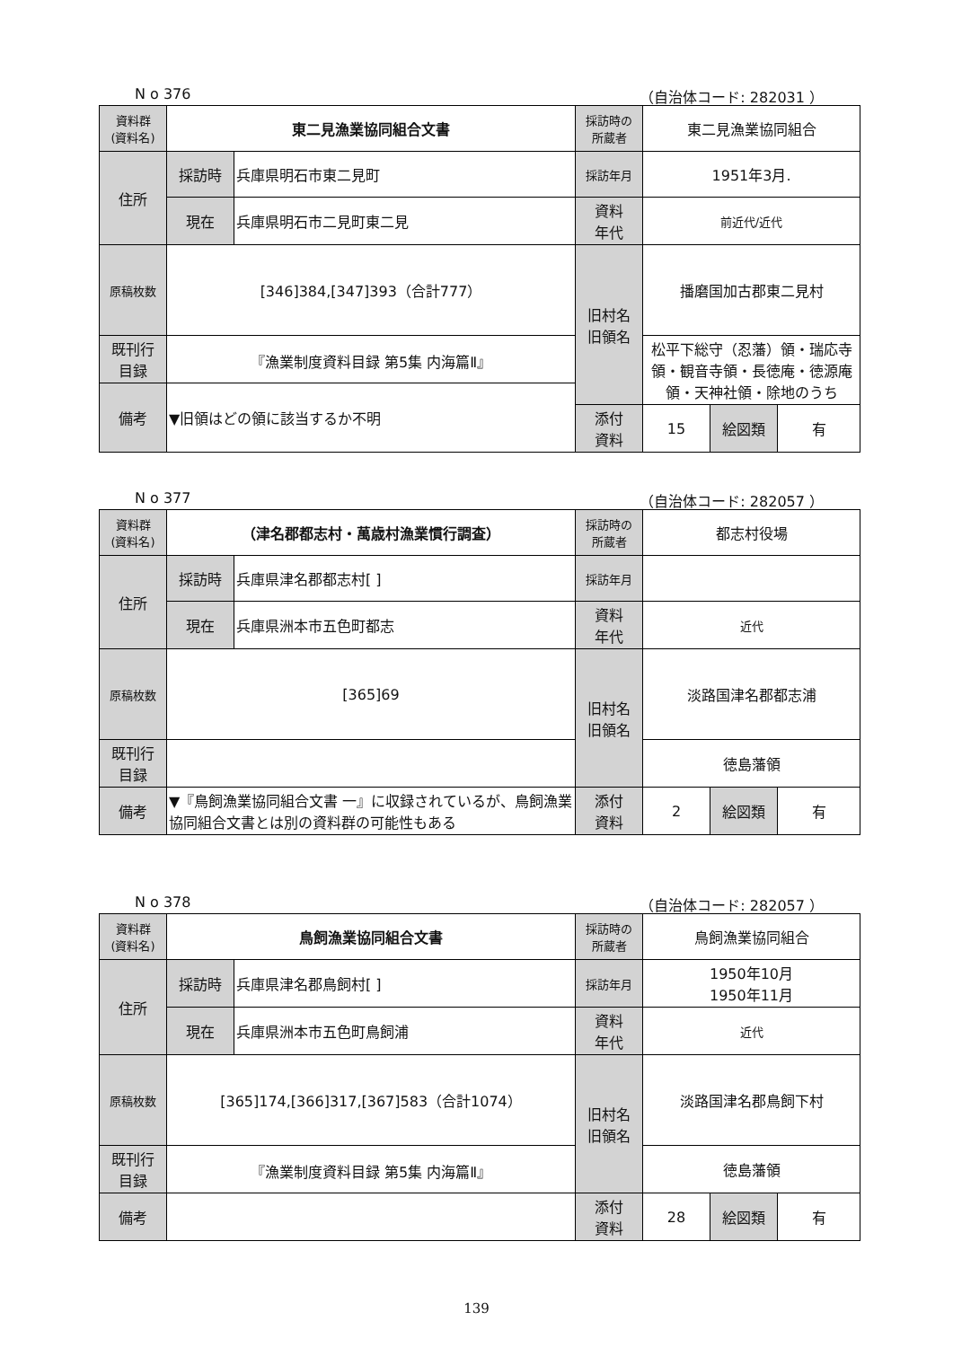N o 376 （自治体コード: 282031 ）
| 資料群 (資料名) | 東二見漁業協同組合文書 | | 採訪時の 所蔵者 | 東二見漁業協同組合 | | |
| 住所 | 採訪時 | 兵庫県明石市東二見町 | 採訪年月 | 1951年3月. | | |
| | 現在 | 兵庫県明石市二見町東二見 | 資料 年代 | 前近代/近代 | | |
| 原稿枚数 | [346]384,[347]393（合計777） | | 旧村名 旧領名 | 播磨国加古郡東二見村 | | |
| 既刊行 目録 | 『漁業制度資料目録 第5集 内海篇Ⅱ』 | | | 松平下総守（忍藩）領・瑞応寺領・観音寺領・長徳庵・徳源庵領・天神社領・除地のうち | | |
| 備考 | ▼旧領はどの領に該当するか不明 | | | | | |
| | | | 添付 資料 | 15 | 絵図類 | 有 |
N o 377 （自治体コード: 282057 ）
| 資料群 (資料名) | （津名郡都志村・萬歳村漁業慣行調査） | | 採訪時の 所蔵者 | 都志村役場 | | |
| 住所 | 採訪時 | 兵庫県津名郡都志村[ ] | 採訪年月 | | | |
| | 現在 | 兵庫県洲本市五色町都志 | 資料 年代 | 近代 | | |
| 原稿枚数 | [365]69 | | 旧村名 旧領名 | 淡路国津名郡都志浦 | | |
| 既刊行 目録 | | | | 徳島藩領 | | |
| 備考 | ▼『鳥飼漁業協同組合文書 一』に収録されているが、鳥飼漁業協同組合文書とは別の資料群の可能性もある | | | | | |
| | | | 添付 資料 | 2 | 絵図類 | 有 |
N o 378 （自治体コード: 282057 ）
| 資料群 (資料名) | 鳥飼漁業協同組合文書 | | 採訪時の 所蔵者 | 鳥飼漁業協同組合 | | |
| 住所 | 採訪時 | 兵庫県津名郡鳥飼村[ ] | 採訪年月 | 1950年10月 1950年11月 | | |
| | 現在 | 兵庫県洲本市五色町鳥飼浦 | 資料 年代 | 近代 | | |
| 原稿枚数 | [365]174,[366]317,[367]583（合計1074） | | 旧村名 旧領名 | 淡路国津名郡鳥飼下村 | | |
| 既刊行 目録 | 『漁業制度資料目録 第5集 内海篇Ⅱ』 | | | 徳島藩領 | | |
| 備考 | | | | | | |
| | | | 添付 資料 | 28 | 絵図類 | 有 |
139